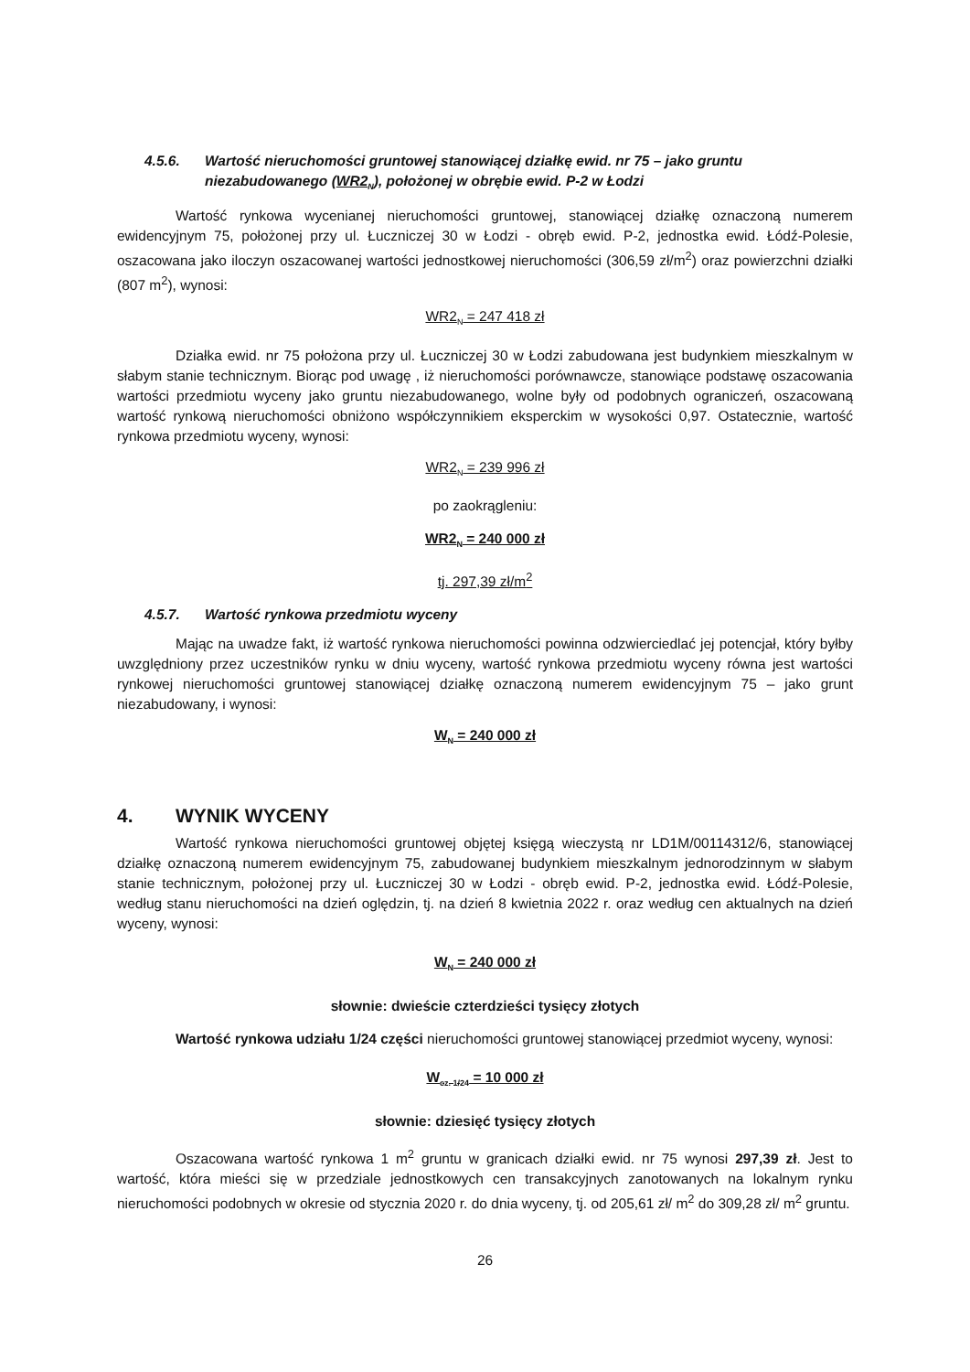4.5.6. Wartość nieruchomości gruntowej stanowiącej działkę ewid. nr 75 – jako gruntu niezabudowanego (WR2<sub>N</sub>), położonej w obrębie ewid. P-2 w Łodzi
Wartość rynkowa wycenianej nieruchomości gruntowej, stanowiącej działkę oznaczoną numerem ewidencyjnym 75, położonej przy ul. Łuczniczej 30 w Łodzi - obręb ewid. P-2, jednostka ewid. Łódź-Polesie, oszacowana jako iloczyn oszacowanej wartości jednostkowej nieruchomości (306,59 zł/m<sup>2</sup>) oraz powierzchni działki (807 m<sup>2</sup>), wynosi:
WR2<sub>N</sub> = 247 418 zł
Działka ewid. nr 75 położona przy ul. Łuczniczej 30 w Łodzi zabudowana jest budynkiem mieszkalnym w słabym stanie technicznym. Biorąc pod uwagę , iż nieruchomości porównawcze, stanowiące podstawę oszacowania wartości przedmiotu wyceny jako gruntu niezabudowanego, wolne były od podobnych ograniczeń, oszacowaną wartość rynkową nieruchomości obniżono współczynnikiem eksperckim w wysokości 0,97. Ostatecznie, wartość rynkowa przedmiotu wyceny, wynosi:
WR2<sub>N</sub> = 239 996 zł
po zaokrągleniu:
WR2<sub>N</sub> = 240 000 zł
tj. 297,39 zł/m<sup>2</sup>
4.5.7. Wartość rynkowa przedmiotu wyceny
Mając na uwadze fakt, iż wartość rynkowa nieruchomości powinna odzwierciedlać jej potencjał, który byłby uwzględniony przez uczestników rynku w dniu wyceny, wartość rynkowa przedmiotu wyceny równa jest wartości rynkowej nieruchomości gruntowej stanowiącej działkę oznaczoną numerem ewidencyjnym 75 – jako grunt niezabudowany, i wynosi:
W<sub>N</sub> = 240 000 zł
4. WYNIK WYCENY
Wartość rynkowa nieruchomości gruntowej objętej księgą wieczystą nr LD1M/00114312/6, stanowiącej działkę oznaczoną numerem ewidencyjnym 75, zabudowanej budynkiem mieszkalnym jednorodzinnym w słabym stanie technicznym, położonej przy ul. Łuczniczej 30 w Łodzi - obręb ewid. P-2, jednostka ewid. Łódź-Polesie, według stanu nieruchomości na dzień oględzin, tj. na dzień 8 kwietnia 2022 r. oraz według cen aktualnych na dzień wyceny, wynosi:
W<sub>N</sub> = 240 000 zł
słownie: dwieście czterdzieści tysięcy złotych
Wartość rynkowa udziału 1/24 części nieruchomości gruntowej stanowiącej przedmiot wyceny, wynosi:
W<sub>cz. 1/24</sub> = 10 000 zł
słownie: dziesięć tysięcy złotych
Oszacowana wartość rynkowa 1 m<sup>2</sup> gruntu w granicach działki ewid. nr 75 wynosi 297,39 zł. Jest to wartość, która mieści się w przedziale jednostkowych cen transakcyjnych zanotowanych na lokalnym rynku nieruchomości podobnych w okresie od stycznia 2020 r. do dnia wyceny, tj. od 205,61 zł/ m<sup>2</sup> do 309,28 zł/ m<sup>2</sup> gruntu.
26